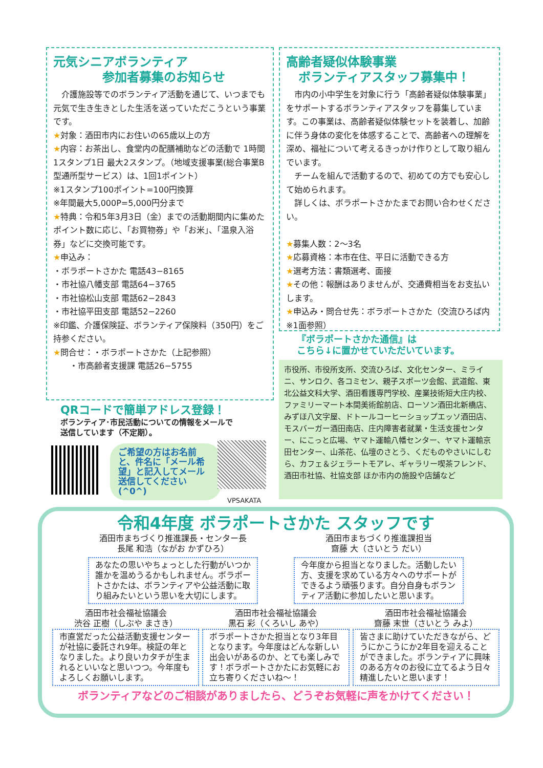元気シニアボランティア
    参加者募集のお知らせ
 介護施設等でのボランティア活動を通じて、いつまでも元気で生き生きとした生活を送っていただこうという事業です。
★対象：酒田市内にお住いの65歳以上の方
★内容：お茶出し、食堂内の配膳補助などの活動で 1時間1スタンプ1日 最大2スタンプ。（地域支援事業(総合事業B型通所型サービス）は、1回1ポイント）
※1スタンプ100ポイント=100円換算
※年間最大5,000P=5,000円分まで
★特典：令和5年3月3日（金）までの活動期間内に集めたポイント数に応じ、「お買物券」や「お米」、「温泉入浴券」などに交換可能です。
★申込み：
・ボラポートさかた 電話43−8165
・市社協八幡支部 電話64−3765
・市社協松山支部 電話62−2843
・市社協平田支部 電話52−2260
※印鑑、介護保険証、ボランティア保険料（350円）をご持参ください。
★問合せ：・ボラポートさかた（上記参照）
  ・市高齢者支援課 電話26−5755
高齢者疑似体験事業
 ボランティアスタッフ募集中！
 市内の小中学生を対象に行う「高齢者疑似体験事業」をサポートするボランティアスタッフを募集しています。この事業は、高齢者疑似体験セットを装着し、加齢に伴う身体の変化を体感することで、高齢者への理解を深め、福祉について考えるきっかけ作りとして取り組んでいます。
 チームを組んで活動するので、初めての方でも安心して始められます。
 詳しくは、ボラポートさかたまでお問い合わせください。
★募集人数：2〜3名
★応募資格：本市在住、平日に活動できる方
★選考方法：書類選考、面接
★その他：報酬はありませんが、交通費相当をお支払いします。
★申込み・問合せ先：ボラポートさかた（交流ひろば内 ※1面参照）
『ボラポートさかた通信』は
こちら↓に置かせていただいています。
市役所、市役所支所、交流ひろば、文化センター、ミライニ、サンロク、各コミセン、親子スポーツ会館、武道館、東北公益文科大学、酒田看護専門学校、産業技術短大庄内校、ファミリーマート本間美術館前店、ローソン酒田北新橋店、みずほ八文字屋、ドトールコーヒーショップエッソ酒田店、モスバーガー酒田南店、庄内障害者就業・生活支援センター、にこっと広場、ヤマト運輸八幡センター、ヤマト運輸京田センター、山茶花、仏壇のさとう、くだものやさいにしむら、カフェ＆ジェラートモアレ、ギャラリー喫茶フレンド、酒田市社協、社協支部 ほか市内の施設や店舗など
QRコードで簡単アドレス登録！
ボランティア･市民活動についての情報をメールで送信しています（不定期）。
ご希望の方はお名前と、件名に「メール希望」と記入してメール送信してください(^0^)
VPSAKATA
令和4年度 ボラポートさかた スタッフです
酒田市まちづくり推進課長・センター長
長尾 和浩（ながお かずひろ）
あなたの思いやちょっとした行動がいつか誰かを温めうるかもしれません。ボラポートさかたは、ボランティアや公益活動に取り組みたいという思いを大切にします。
酒田市まちづくり推進課担当
齋藤 大（さいとう だい）
今年度から担当となりました。活動したい方、支援を求めている方々へのサポートができるよう頑張ります。自分自身もボランティア活動に参加したいと思います。
酒田市社会福祉協議会
渋谷 正樹（しぶや まさき）
市直営だった公益活動支援センターが社協に委託され9年。検証の年となりました。より良いカタチが生まれるといいなと思いつつ。今年度もよろしくお願いします。
酒田市社会福祉協議会
黒石 彩（くろいし あや）
ボラポートさかた担当となり3年目となります。今年度はどんな新しい出会いがあるのか、とても楽しみです！ボラポートさかたにお気軽にお立ち寄りくださいね〜！
酒田市社会福祉協議会
齋藤 末世（さいとう みよ）
皆さまに助けていただきながら、どうにかこうにか2年目を迎えることができました。ボランティアに興味のある方々のお役に立てるよう日々精進したいと思います！
ボランティアなどのご相談がありましたら、どうぞお気軽に声をかけてください！